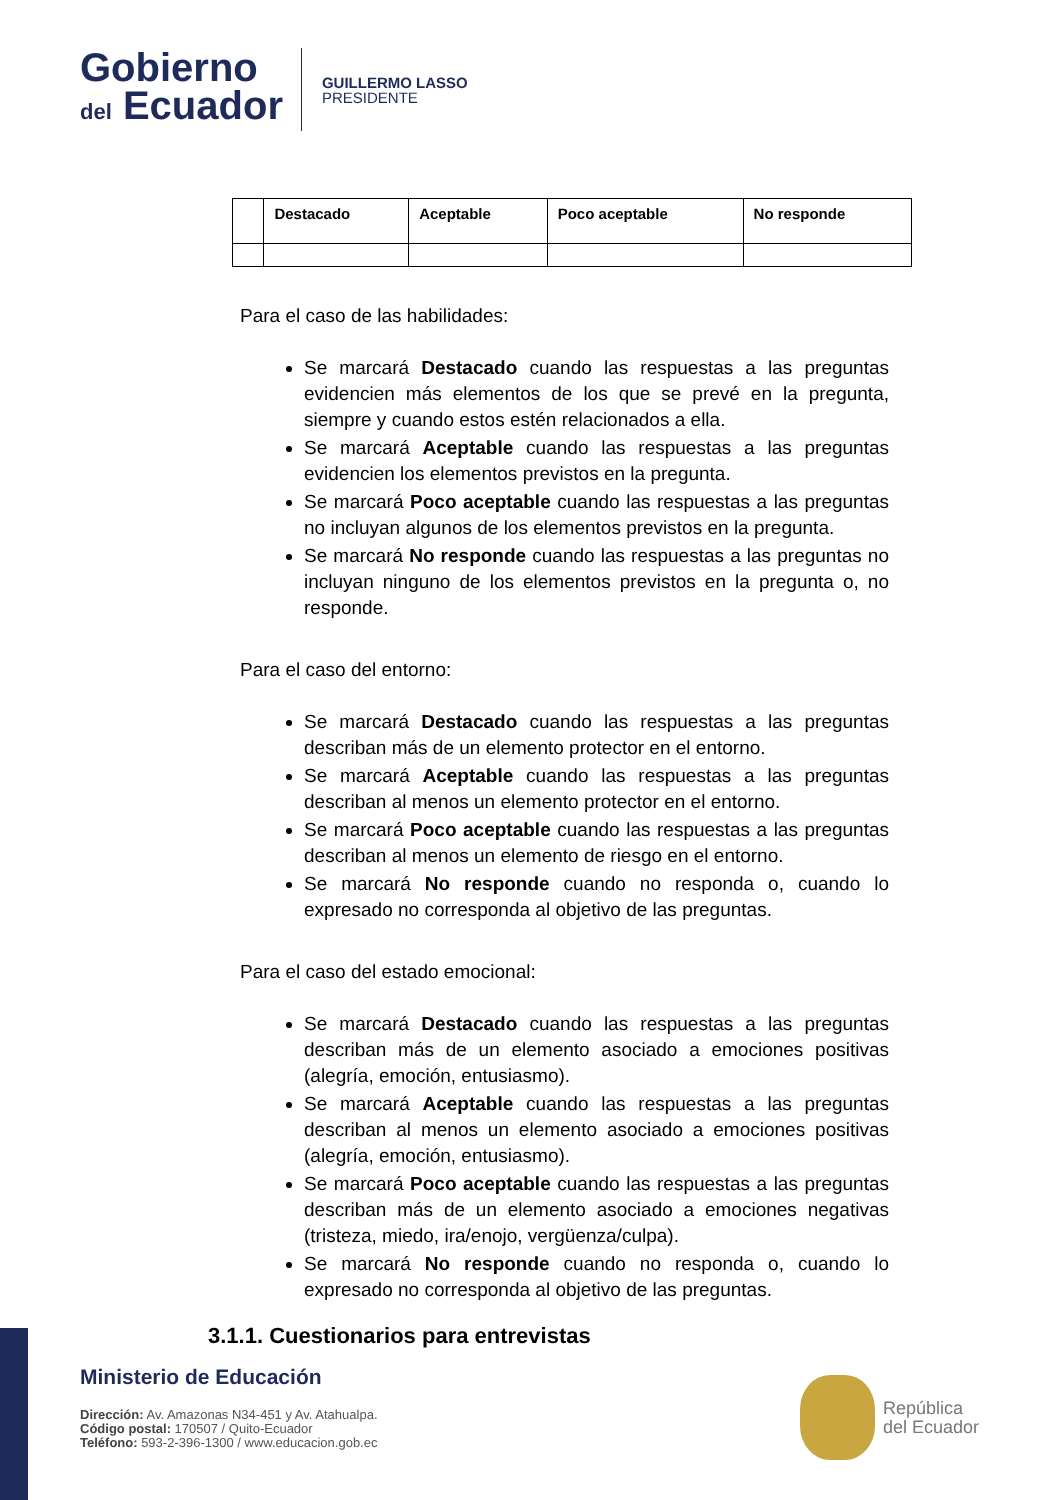Gobierno
del Ecuador
GUILLERMO LASSO
PRESIDENTE
| | Destacado | Aceptable | Poco aceptable | No responde |
| --- | --- | --- | --- | --- |
Para el caso de las habilidades:
Se marcará Destacado cuando las respuestas a las preguntas evidencien más elementos de los que se prevé en la pregunta, siempre y cuando estos estén relacionados a ella.
Se marcará Aceptable cuando las respuestas a las preguntas evidencien los elementos previstos en la pregunta.
Se marcará Poco aceptable cuando las respuestas a las preguntas no incluyan algunos de los elementos previstos en la pregunta.
Se marcará No responde cuando las respuestas a las preguntas no incluyan ninguno de los elementos previstos en la pregunta o, no responde.
Para el caso del entorno:
Se marcará Destacado cuando las respuestas a las preguntas describan más de un elemento protector en el entorno.
Se marcará Aceptable cuando las respuestas a las preguntas describan al menos un elemento protector en el entorno.
Se marcará Poco aceptable cuando las respuestas a las preguntas describan al menos un elemento de riesgo en el entorno.
Se marcará No responde cuando no responda o, cuando lo expresado no corresponda al objetivo de las preguntas.
Para el caso del estado emocional:
Se marcará Destacado cuando las respuestas a las preguntas describan más de un elemento asociado a emociones positivas (alegría, emoción, entusiasmo).
Se marcará Aceptable cuando las respuestas a las preguntas describan al menos un elemento asociado a emociones positivas (alegría, emoción, entusiasmo).
Se marcará Poco aceptable cuando las respuestas a las preguntas describan más de un elemento asociado a emociones negativas (tristeza, miedo, ira/enojo, vergüenza/culpa).
Se marcará No responde cuando no responda o, cuando lo expresado no corresponda al objetivo de las preguntas.
3.1.1. Cuestionarios para entrevistas
Ministerio de Educación
Dirección: Av. Amazonas N34-451 y Av. Atahualpa.
Código postal: 170507 / Quito-Ecuador
Teléfono: 593-2-396-1300 / www.educacion.gob.ec
República
del Ecuador